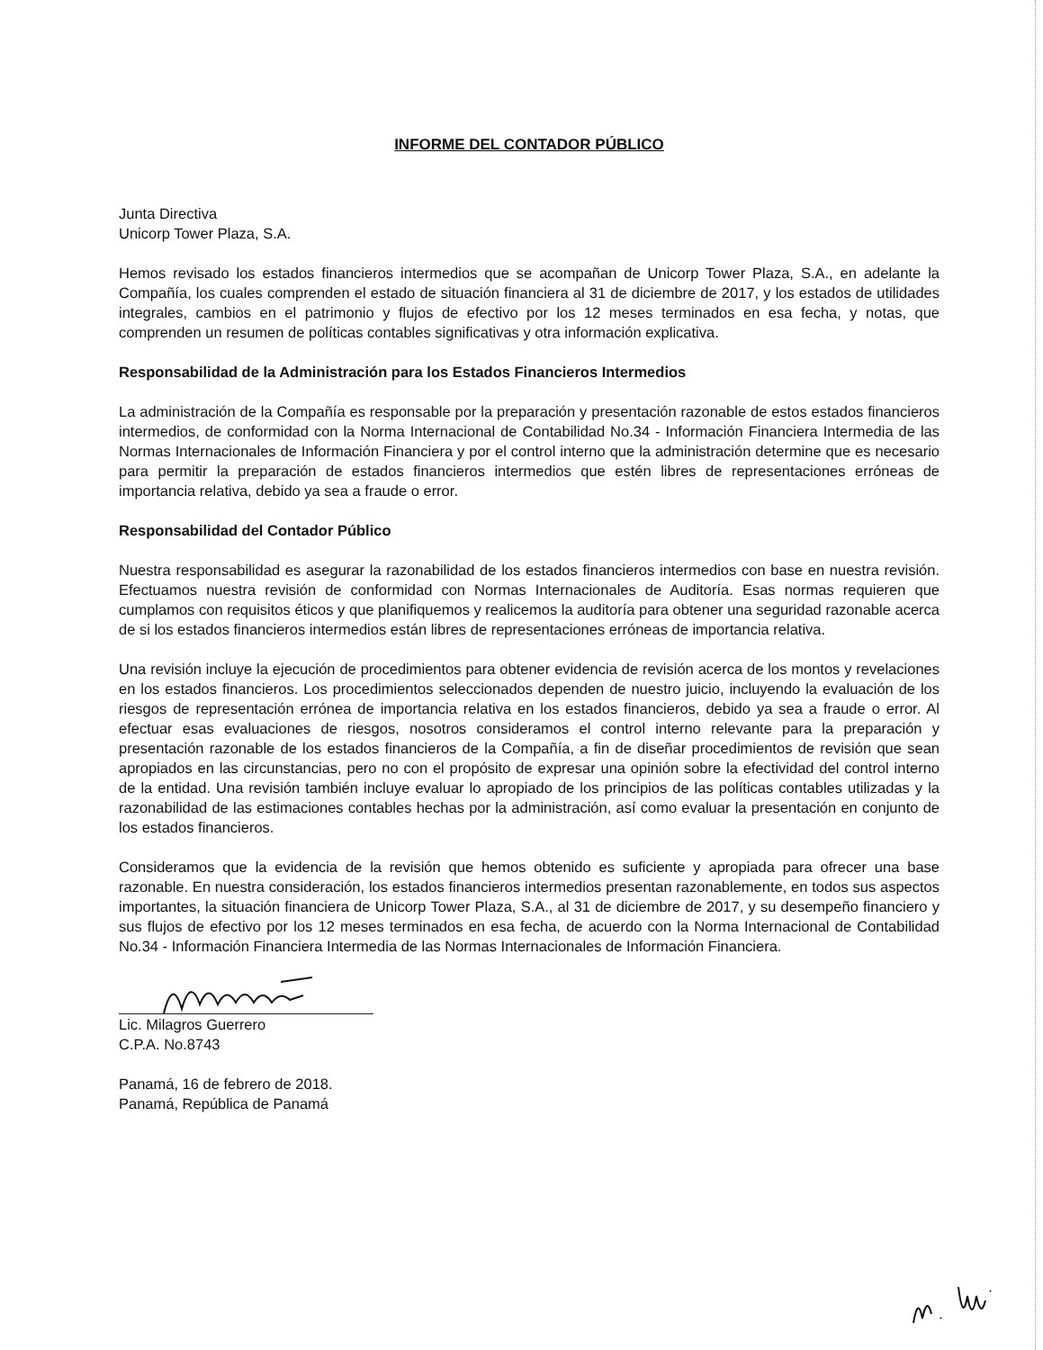INFORME DEL CONTADOR PÚBLICO
Junta Directiva
Unicorp Tower Plaza, S.A.
Hemos revisado los estados financieros intermedios que se acompañan de Unicorp Tower Plaza, S.A., en adelante la Compañía, los cuales comprenden el estado de situación financiera al 31 de diciembre de 2017, y los estados de utilidades integrales, cambios en el patrimonio y flujos de efectivo por los 12 meses terminados en esa fecha, y notas, que comprenden un resumen de políticas contables significativas y otra información explicativa.
Responsabilidad de la Administración para los Estados Financieros Intermedios
La administración de la Compañía es responsable por la preparación y presentación razonable de estos estados financieros intermedios, de conformidad con la Norma Internacional de Contabilidad No.34 - Información Financiera Intermedia de las Normas Internacionales de Información Financiera y por el control interno que la administración determine que es necesario para permitir la preparación de estados financieros intermedios que estén libres de representaciones erróneas de importancia relativa, debido ya sea a fraude o error.
Responsabilidad del Contador Público
Nuestra responsabilidad es asegurar la razonabilidad de los estados financieros intermedios con base en nuestra revisión. Efectuamos nuestra revisión de conformidad con Normas Internacionales de Auditoría. Esas normas requieren que cumplamos con requisitos éticos y que planifiquemos y realicemos la auditoría para obtener una seguridad razonable acerca de si los estados financieros intermedios están libres de representaciones erróneas de importancia relativa.
Una revisión incluye la ejecución de procedimientos para obtener evidencia de revisión acerca de los montos y revelaciones en los estados financieros. Los procedimientos seleccionados dependen de nuestro juicio, incluyendo la evaluación de los riesgos de representación errónea de importancia relativa en los estados financieros, debido ya sea a fraude o error. Al efectuar esas evaluaciones de riesgos, nosotros consideramos el control interno relevante para la preparación y presentación razonable de los estados financieros de la Compañía, a fin de diseñar procedimientos de revisión que sean apropiados en las circunstancias, pero no con el propósito de expresar una opinión sobre la efectividad del control interno de la entidad. Una revisión también incluye evaluar lo apropiado de los principios de las políticas contables utilizadas y la razonabilidad de las estimaciones contables hechas por la administración, así como evaluar la presentación en conjunto de los estados financieros.
Consideramos que la evidencia de la revisión que hemos obtenido es suficiente y apropiada para ofrecer una base razonable. En nuestra consideración, los estados financieros intermedios presentan razonablemente, en todos sus aspectos importantes, la situación financiera de Unicorp Tower Plaza, S.A., al 31 de diciembre de 2017, y su desempeño financiero y sus flujos de efectivo por los 12 meses terminados en esa fecha, de acuerdo con la Norma Internacional de Contabilidad No.34 - Información Financiera Intermedia de las Normas Internacionales de Información Financiera.
Lic. Milagros Guerrero
C.P.A. No.8743
Panamá, 16 de febrero de 2018.
Panamá, República de Panamá